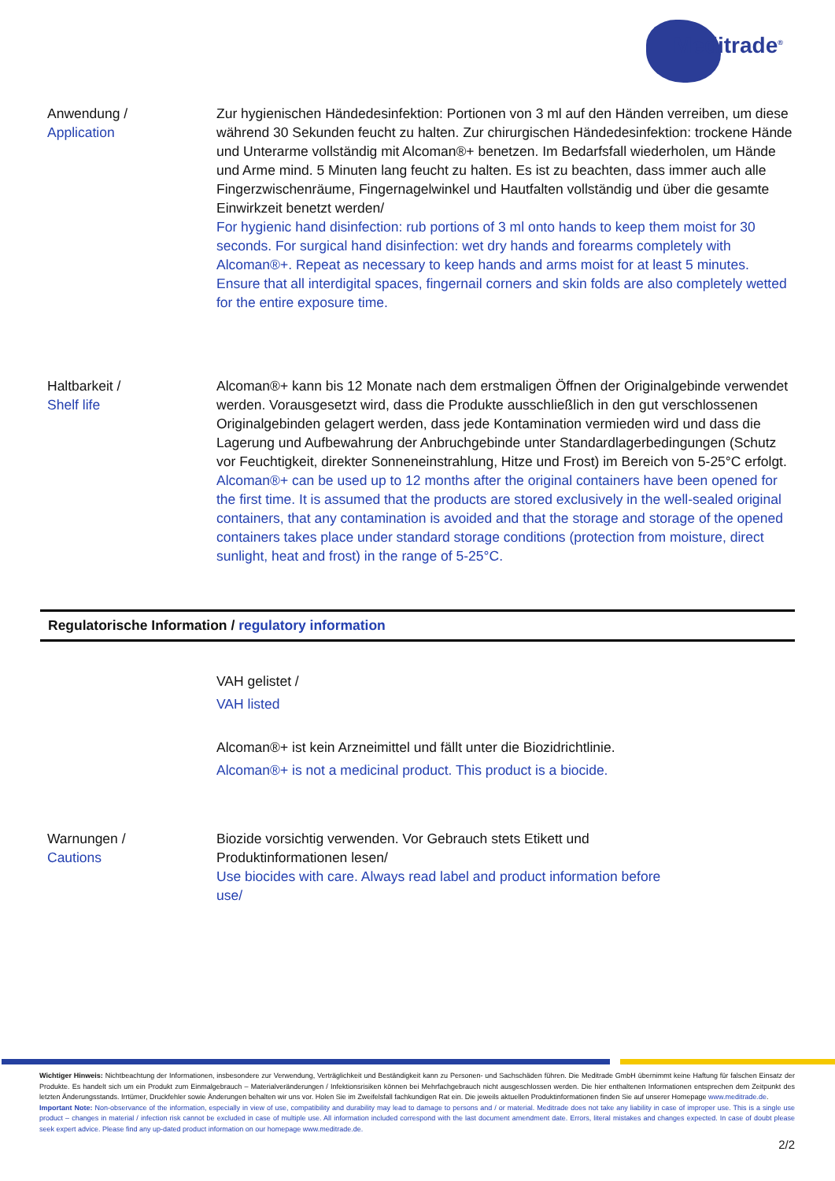Meditrade<sup>®</sup>
Anwendung /
Application
Zur hygienischen Händedesinfektion: Portionen von 3 ml auf den Händen verreiben, um diese während 30 Sekunden feucht zu halten. Zur chirurgischen Händedesinfektion: trockene Hände und Unterarme vollständig mit Alcoman®+ benetzen. Im Bedarfsfall wiederholen, um Hände und Arme mind. 5 Minuten lang feucht zu halten. Es ist zu beachten, dass immer auch alle Fingerzwischenräume, Fingernagelwinkel und Hautfalten vollständig und über die gesamte Einwirkzeit benetzt werden/
For hygienic hand disinfection: rub portions of 3 ml onto hands to keep them moist for 30 seconds. For surgical hand disinfection: wet dry hands and forearms completely with Alcoman®+. Repeat as necessary to keep hands and arms moist for at least 5 minutes. Ensure that all interdigital spaces, fingernail corners and skin folds are also completely wetted for the entire exposure time.
Haltbarkeit /
Shelf life
Alcoman®+ kann bis 12 Monate nach dem erstmaligen Öffnen der Originalgebinde verwendet werden. Vorausgesetzt wird, dass die Produkte ausschließlich in den gut verschlossenen Originalgebinden gelagert werden, dass jede Kontamination vermieden wird und dass die Lagerung und Aufbewahrung der Anbruchgebinde unter Standardlagerbedingungen (Schutz vor Feuchtigkeit, direkter Sonneneinstrahlung, Hitze und Frost) im Bereich von 5-25°C erfolgt.
Alcoman®+ can be used up to 12 months after the original containers have been opened for the first time. It is assumed that the products are stored exclusively in the well-sealed original containers, that any contamination is avoided and that the storage and storage of the opened containers takes place under standard storage conditions (protection from moisture, direct sunlight, heat and frost) in the range of 5-25°C.
Regulatorische Information / regulatory information
VAH gelistet /
VAH listed
Alcoman®+ ist kein Arzneimittel und fällt unter die Biozidrichtlinie.
Alcoman®+ is not a medicinal product. This product is a biocide.
Warnungen /
Cautions
Biozide vorsichtig verwenden. Vor Gebrauch stets Etikett und Produktinformationen lesen/
Use biocides with care. Always read label and product information before use/
Wichtiger Hinweis: Nichtbeachtung der Informationen, insbesondere zur Verwendung, Verträglichkeit und Beständigkeit kann zu Personen- und Sachschäden führen. Die Meditrade GmbH übernimmt keine Haftung für falschen Einsatz der Produkte. Es handelt sich um ein Produkt zum Einmalgebrauch – Materialveränderungen / Infektionsrisiken können bei Mehrfachgebrauch nicht ausgeschlossen werden. Die hier enthaltenen Informationen entsprechen dem Zeitpunkt des letzten Änderungsstands. Irrtümer, Druckfehler sowie Änderungen behalten wir uns vor. Holen Sie im Zweifelsfall fachkundigen Rat ein. Die jeweils aktuellen Produktinformationen finden Sie auf unserer Homepage www.meditrade.de.
Important Note: Non-observance of the information, especially in view of use, compatibility and durability may lead to damage to persons and / or material. Meditrade does not take any liability in case of improper use. This is a single use product – changes in material / infection risk cannot be excluded in case of multiple use. All information included correspond with the last document amendment date. Errors, literal mistakes and changes expected. In case of doubt please seek expert advice. Please find any up-dated product information on our homepage www.meditrade.de.
2/2